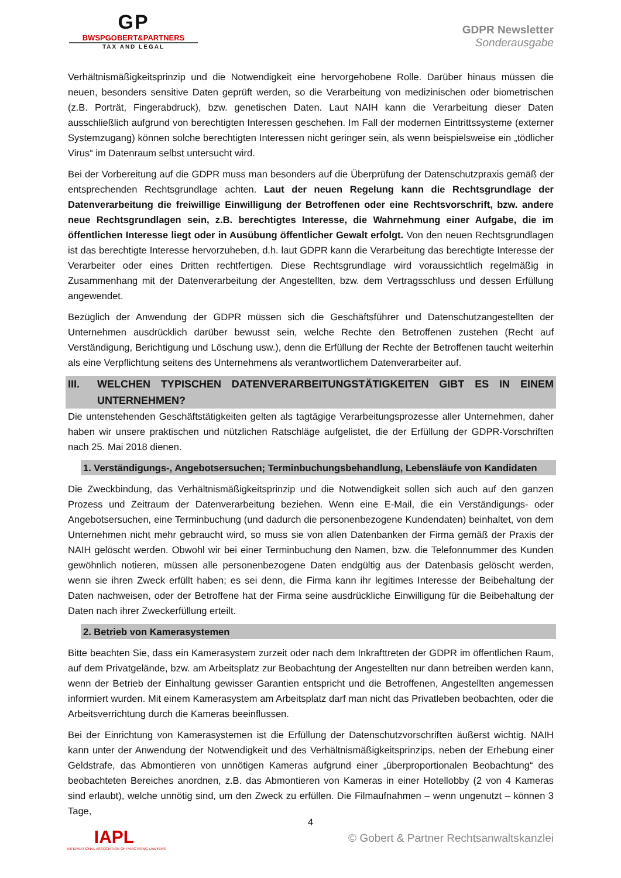GP
BWSPGOBERT&PARTNERS
TAX AND LEGAL
GDPR Newsletter
Sonderausgabe
Verhältnismäßigkeitsprinzip und die Notwendigkeit eine hervorgehobene Rolle. Darüber hinaus müssen die neuen, besonders sensitive Daten geprüft werden, so die Verarbeitung von medizinischen oder biometrischen (z.B. Porträt, Fingerabdruck), bzw. genetischen Daten. Laut NAIH kann die Verarbeitung dieser Daten ausschließlich aufgrund von berechtigten Interessen geschehen. Im Fall der modernen Eintrittssysteme (externer Systemzugang) können solche berechtigten Interessen nicht geringer sein, als wenn beispielsweise ein „tödlicher Virus“ im Datenraum selbst untersucht wird.
Bei der Vorbereitung auf die GDPR muss man besonders auf die Überprüfung der Datenschutzpraxis gemäß der entsprechenden Rechtsgrundlage achten. Laut der neuen Regelung kann die Rechtsgrundlage der Datenverarbeitung die freiwillige Einwilligung der Betroffenen oder eine Rechtsvorschrift, bzw. andere neue Rechtsgrundlagen sein, z.B. berechtigtes Interesse, die Wahrnehmung einer Aufgabe, die im öffentlichen Interesse liegt oder in Ausübung öffentlicher Gewalt erfolgt. Von den neuen Rechtsgrundlagen ist das berechtigte Interesse hervorzuheben, d.h. laut GDPR kann die Verarbeitung das berechtigte Interesse der Verarbeiter oder eines Dritten rechtfertigen. Diese Rechtsgrundlage wird voraussichtlich regelmäßig in Zusammenhang mit der Datenverarbeitung der Angestellten, bzw. dem Vertragsschluss und dessen Erfüllung angewendet.
Bezüglich der Anwendung der GDPR müssen sich die Geschäftsführer und Datenschutzangestellten der Unternehmen ausdrücklich darüber bewusst sein, welche Rechte den Betroffenen zustehen (Recht auf Verständigung, Berichtigung und Löschung usw.), denn die Erfüllung der Rechte der Betroffenen taucht weiterhin als eine Verpflichtung seitens des Unternehmens als verantwortlichem Datenverarbeiter auf.
III. WELCHEN TYPISCHEN DATENVERARBEITUNGSTÄTIGKEITEN GIBT ES IN EINEM UNTERNEHMEN?
Die untenstehenden Geschäftstätigkeiten gelten als tagtägige Verarbeitungsprozesse aller Unternehmen, daher haben wir unsere praktischen und nützlichen Ratschläge aufgelistet, die der Erfüllung der GDPR-Vorschriften nach 25. Mai 2018 dienen.
1. Verständigungs-, Angebotsersuchen; Terminbuchungsbehandlung, Lebensläufe von Kandidaten
Die Zweckbindung, das Verhältnismäßigkeitsprinzip und die Notwendigkeit sollen sich auch auf den ganzen Prozess und Zeitraum der Datenverarbeitung beziehen. Wenn eine E-Mail, die ein Verständigungs- oder Angebotsersuchen, eine Terminbuchung (und dadurch die personenbezogene Kundendaten) beinhaltet, von dem Unternehmen nicht mehr gebraucht wird, so muss sie von allen Datenbanken der Firma gemäß der Praxis der NAIH gelöscht werden. Obwohl wir bei einer Terminbuchung den Namen, bzw. die Telefonnummer des Kunden gewöhnlich notieren, müssen alle personenbezogene Daten endgültig aus der Datenbasis gelöscht werden, wenn sie ihren Zweck erfüllt haben; es sei denn, die Firma kann ihr legitimes Interesse der Beibehaltung der Daten nachweisen, oder der Betroffene hat der Firma seine ausdrückliche Einwilligung für die Beibehaltung der Daten nach ihrer Zweckerfüllung erteilt.
2. Betrieb von Kamerasystemen
Bitte beachten Sie, dass ein Kamerasystem zurzeit oder nach dem Inkrafttreten der GDPR im öffentlichen Raum, auf dem Privatgelände, bzw. am Arbeitsplatz zur Beobachtung der Angestellten nur dann betreiben werden kann, wenn der Betrieb der Einhaltung gewisser Garantien entspricht und die Betroffenen, Angestellten angemessen informiert wurden. Mit einem Kamerasystem am Arbeitsplatz darf man nicht das Privatleben beobachten, oder die Arbeitsverrichtung durch die Kameras beeinflussen.
Bei der Einrichtung von Kamerasystemen ist die Erfüllung der Datenschutzvorschriften äußerst wichtig. NAIH kann unter der Anwendung der Notwendigkeit und des Verhältnismäßigkeitsprinzips, neben der Erhebung einer Geldstrafe, das Abmontieren von unnötigen Kameras aufgrund einer „überproportionalen Beobachtung“ des beobachteten Bereiches anordnen, z.B. das Abmontieren von Kameras in einer Hotellobby (2 von 4 Kameras sind erlaubt), welche unnötig sind, um den Zweck zu erfüllen. Die Filmaufnahmen – wenn ungenutzt – können 3 Tage,
4
IAPL
INTERNATIONAL ASSOCIATION OF PRACTISING LAWYERS
© Gobert & Partner Rechtsanwaltskanzlei